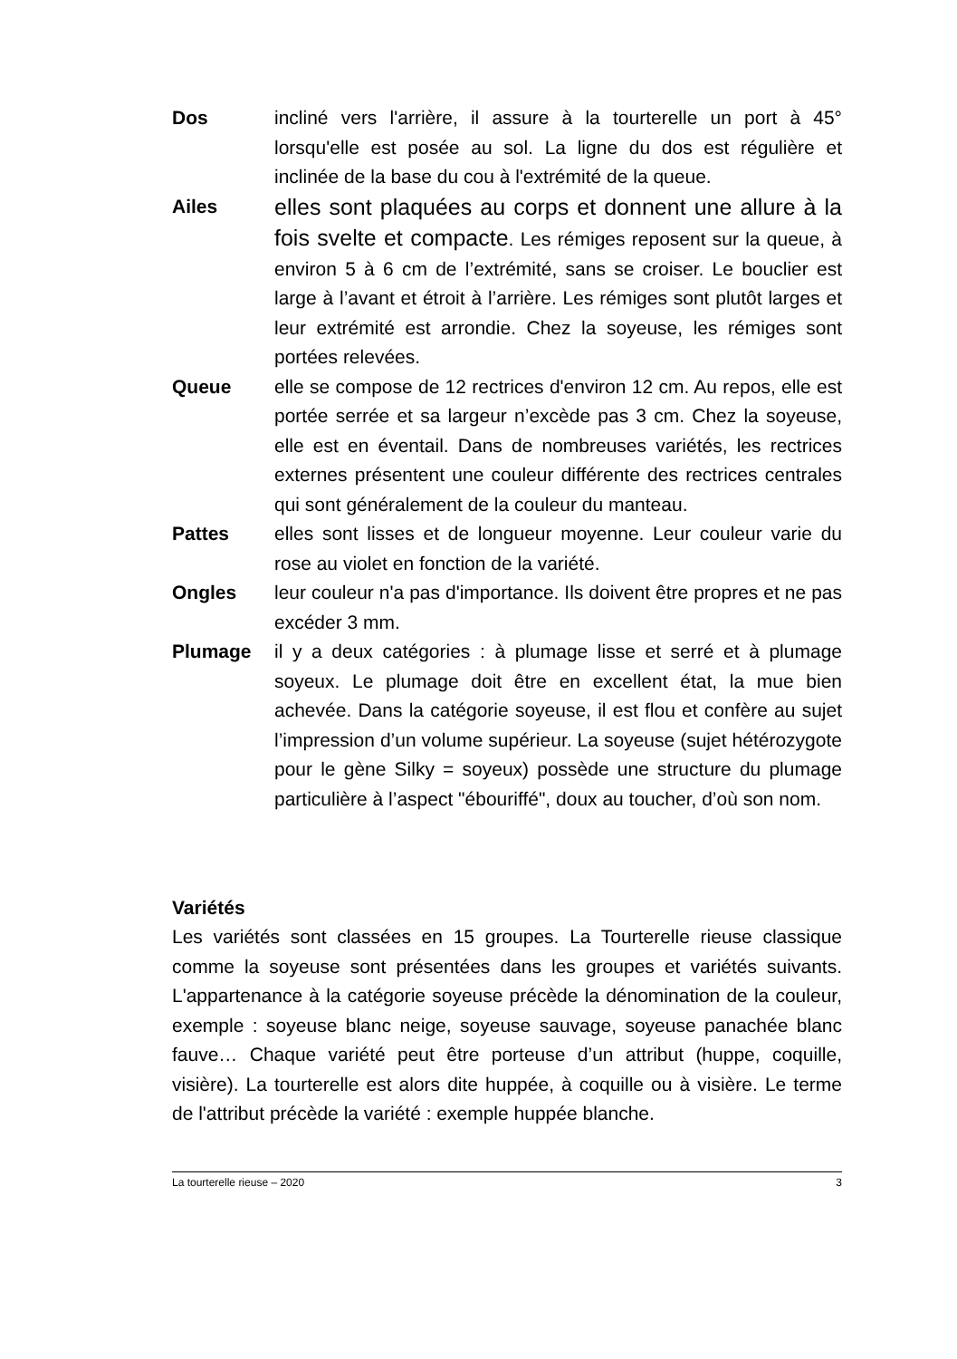Dos incliné vers l'arrière, il assure à la tourterelle un port à 45° lorsqu'elle est posée au sol. La ligne du dos est régulière et inclinée de la base du cou à l'extrémité de la queue.
Ailes
elles sont plaquées au corps et donnent une allure à la fois svelte et compacte. Les rémiges reposent sur la queue, à environ 5 à 6 cm de l’extrémité, sans se croiser. Le bouclier est large à l’avant et étroit à l’arrière. Les rémiges sont plutôt larges et leur extrémité est arrondie. Chez la soyeuse, les rémiges sont portées relevées.
Queue elle se compose de 12 rectrices d'environ 12 cm. Au repos, elle est portée serrée et sa largeur n’excède pas 3 cm. Chez la soyeuse, elle est en éventail. Dans de nombreuses variétés, les rectrices externes présentent une couleur différente des rectrices centrales qui sont généralement de la couleur du manteau.
Pattes elles sont lisses et de longueur moyenne. Leur couleur varie du rose au violet en fonction de la variété.
Ongles leur couleur n'a pas d'importance. Ils doivent être propres et ne pas excéder 3 mm.
Plumage il y a deux catégories : à plumage lisse et serré et à plumage soyeux. Le plumage doit être en excellent état, la mue bien achevée. Dans la catégorie soyeuse, il est flou et confère au sujet l’impression d’un volume supérieur. La soyeuse (sujet hétérozygote pour le gène Silky = soyeux) possède une structure du plumage particulière à l’aspect "ébouriffé", doux au toucher, d’où son nom.
Variétés
Les variétés sont classées en 15 groupes. La Tourterelle rieuse classique comme la soyeuse sont présentées dans les groupes et variétés suivants. L'appartenance à la catégorie soyeuse précède la dénomination de la couleur, exemple : soyeuse blanc neige, soyeuse sauvage, soyeuse panachée blanc fauve… Chaque variété peut être porteuse d’un attribut (huppe, coquille, visière). La tourterelle est alors dite huppée, à coquille ou à visière. Le terme de l'attribut précède la variété : exemple huppée blanche.
La tourterelle rieuse – 2020 3